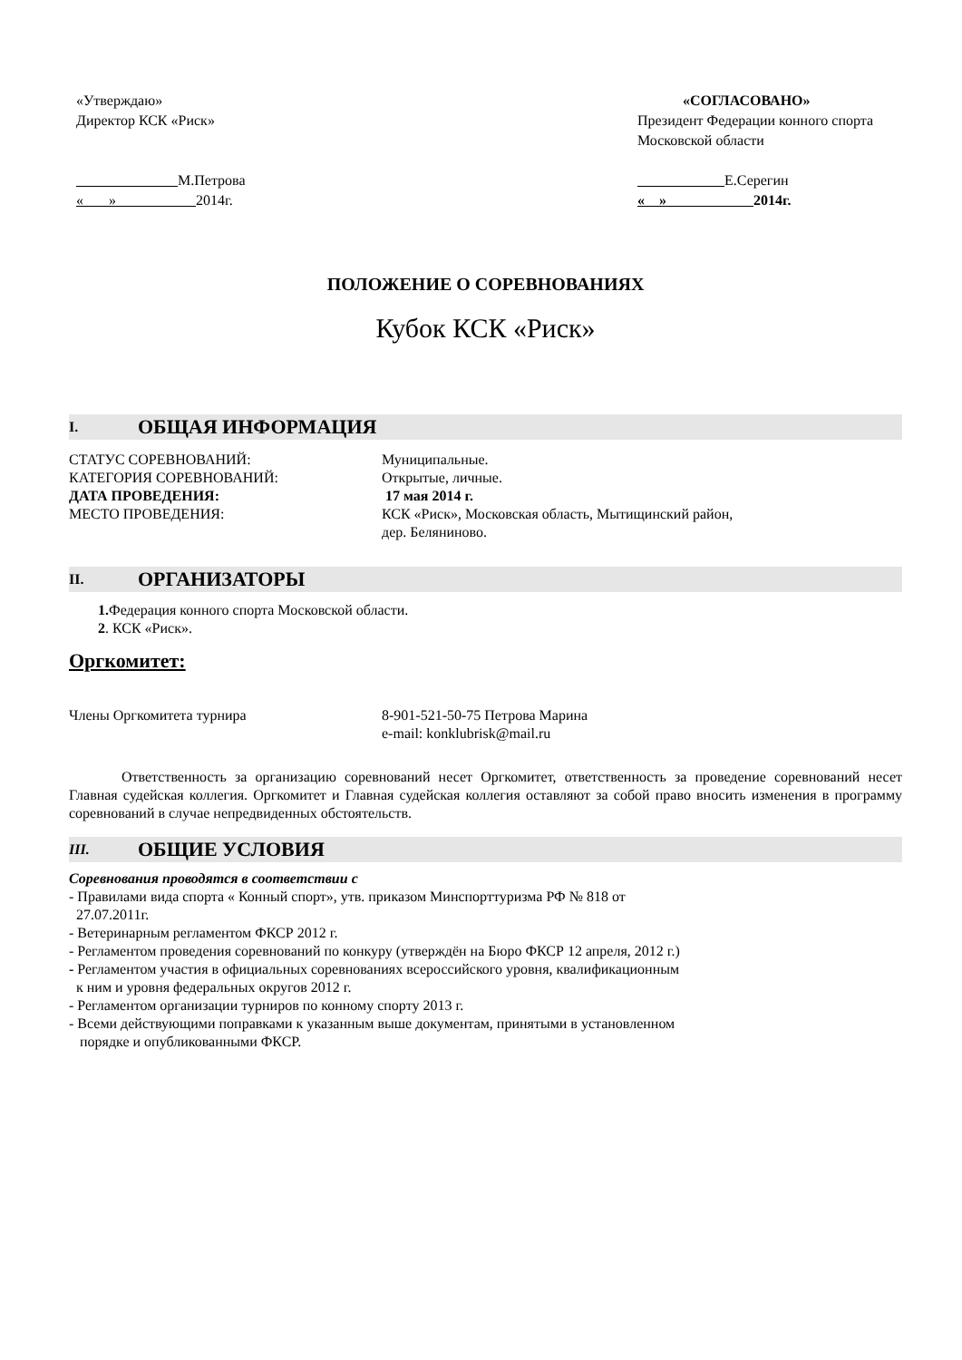«Утверждаю»
Директор КСК «Риск»
М.Петрова
« » 2014г.
«СОГЛАСОВАНО»
Президент Федерации конного спорта Московской области
Е.Серегин
« » 2014г.
ПОЛОЖЕНИЕ О СОРЕВНОВАНИЯХ
Кубок КСК «Риск»
I. ОБЩАЯ ИНФОРМАЦИЯ
СТАТУС СОРЕВНОВАНИЙ: Муниципальные.
КАТЕГОРИЯ СОРЕВНОВАНИЙ: Открытые, личные.
ДАТА ПРОВЕДЕНИЯ: 17 мая 2014 г.
МЕСТО ПРОВЕДЕНИЯ: КСК «Риск», Московская область, Мытищинский район,
дер. Беляниново.
II. ОРГАНИЗАТОРЫ
1. Федерация конного спорта Московской области.
2. КСК «Риск».
Оргкомитет:
Члены Оргкомитета турнира 8-901-521-50-75 Петрова Марина
e-mail: konklubrisk@mail.ru
Ответственность за организацию соревнований несет Оргкомитет, ответственность за проведение соревнований несет Главная судейская коллегия. Оргкомитет и Главная судейская коллегия оставляют за собой право вносить изменения в программу соревнований в случае непредвиденных обстоятельств.
III. ОБЩИЕ УСЛОВИЯ
Соревнования проводятся в соответствии с
- Правилами вида спорта « Конный спорт», утв. приказом Минспорттуризма РФ № 818 от
27.07.2011г.
- Ветеринарным регламентом ФКСР 2012 г.
- Регламентом проведения соревнований по конкуру (утверждён на Бюро ФКСР 12 апреля, 2012 г.)
- Регламентом участия в официальных соревнованиях всероссийского уровня, квалификационным
к ним и уровня федеральных округов 2012 г.
- Регламентом организации турниров по конному спорту 2013 г.
- Всеми действующими поправками к указанным выше документам, принятыми в установленном
порядке и опубликованными ФКСР.